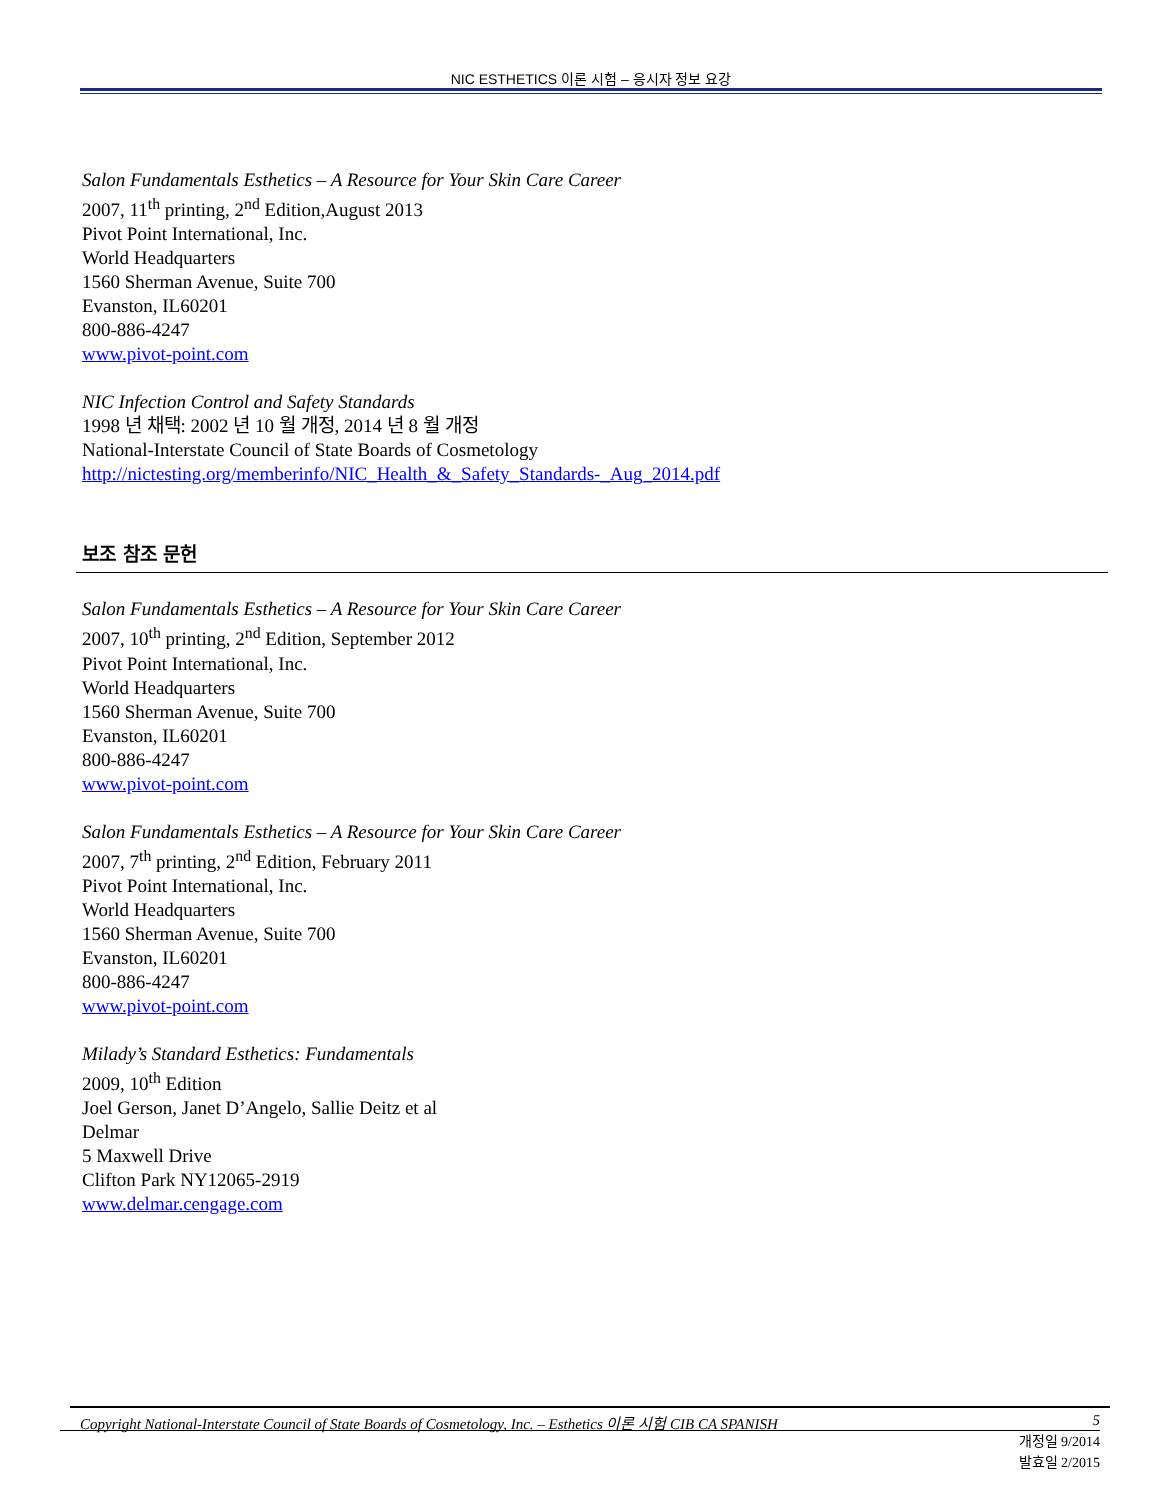NIC ESTHETICS 이론 시험 – 응시자 정보 요강
Salon Fundamentals Esthetics – A Resource for Your Skin Care Career
2007, 11<sup>th</sup> printing, 2<sup>nd</sup> Edition,August 2013
Pivot Point International, Inc.
World Headquarters
1560 Sherman Avenue, Suite 700
Evanston, IL60201
800-886-4247
www.pivot-point.com
NIC Infection Control and Safety Standards
1998 년 채택: 2002 년 10 월 개정, 2014 년 8 월 개정
National-Interstate Council of State Boards of Cosmetology
http://nictesting.org/memberinfo/NIC_Health_&_Safety_Standards-_Aug_2014.pdf
보조 참조 문헌
Salon Fundamentals Esthetics – A Resource for Your Skin Care Career
2007, 10<sup>th</sup> printing, 2<sup>nd</sup> Edition, September 2012
Pivot Point International, Inc.
World Headquarters
1560 Sherman Avenue, Suite 700
Evanston, IL60201
800-886-4247
www.pivot-point.com
Salon Fundamentals Esthetics – A Resource for Your Skin Care Career
2007, 7<sup>th</sup> printing, 2<sup>nd</sup> Edition, February 2011
Pivot Point International, Inc.
World Headquarters
1560 Sherman Avenue, Suite 700
Evanston, IL60201
800-886-4247
www.pivot-point.com
Milady’s Standard Esthetics: Fundamentals
2009, 10<sup>th</sup> Edition
Joel Gerson, Janet D’Angelo, Sallie Deitz et al
Delmar
5 Maxwell Drive
Clifton Park NY12065-2919
www.delmar.cengage.com
Copyright National-Interstate Council of State Boards of Cosmetology, Inc. – Esthetics 이론 시험 CIB CA SPANISH 5
개정일 9/2014
발효일 2/2015